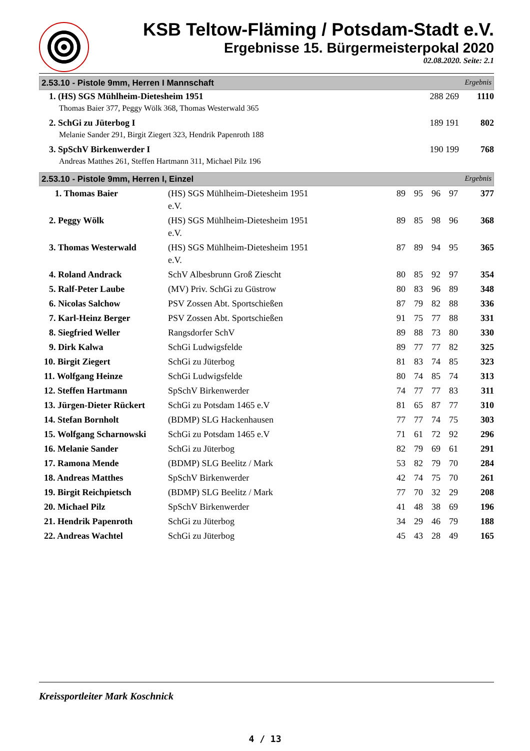KSB Teltow-Fläming / Potsdam-Stadt e.V.
Ergebnisse 15. Bürgermeisterpokal 2020
02.08.2020. Seite: 2.1
2.53.10 - Pistole 9mm, Herren I Mannschaft Ergebnis
| 1. (HS) SGS Mühlheim-Dietesheim 1951 | 288 269 | 1110 |
| Thomas Baier 377, Peggy Wölk 368, Thomas Westerwald 365 | | |
| 2. SchGi zu Jüterbog I | 189 191 | 802 |
| Melanie Sander 291, Birgit Ziegert 323, Hendrik Papenroth 188 | | |
| 3. SpSchV Birkenwerder I | 190 199 | 768 |
| Andreas Matthes 261, Steffen Hartmann 311, Michael Pilz 196 | | |
2.53.10 - Pistole 9mm, Herren I, Einzel Ergebnis
| 1. Thomas Baier | (HS) SGS Mühlheim-Dietesheim 1951 e.V. | 89 | 95 | 96 | 97 | 377 |
| 2. Peggy Wölk | (HS) SGS Mühlheim-Dietesheim 1951 e.V. | 89 | 85 | 98 | 96 | 368 |
| 3. Thomas Westerwald | (HS) SGS Mühlheim-Dietesheim 1951 e.V. | 87 | 89 | 94 | 95 | 365 |
| 4. Roland Andrack | SchV Albesbrunn Groß Ziescht | 80 | 85 | 92 | 97 | 354 |
| 5. Ralf-Peter Laube | (MV) Priv. SchGi zu Güstrow | 80 | 83 | 96 | 89 | 348 |
| 6. Nicolas Salchow | PSV Zossen Abt. Sportschießen | 87 | 79 | 82 | 88 | 336 |
| 7. Karl-Heinz Berger | PSV Zossen Abt. Sportschießen | 91 | 75 | 77 | 88 | 331 |
| 8. Siegfried Weller | Rangsdorfer SchV | 89 | 88 | 73 | 80 | 330 |
| 9. Dirk Kalwa | SchGi Ludwigsfelde | 89 | 77 | 77 | 82 | 325 |
| 10. Birgit Ziegert | SchGi zu Jüterbog | 81 | 83 | 74 | 85 | 323 |
| 11. Wolfgang Heinze | SchGi Ludwigsfelde | 80 | 74 | 85 | 74 | 313 |
| 12. Steffen Hartmann | SpSchV Birkenwerder | 74 | 77 | 77 | 83 | 311 |
| 13. Jürgen-Dieter Rückert | SchGi zu Potsdam 1465 e.V | 81 | 65 | 87 | 77 | 310 |
| 14. Stefan Bornholt | (BDMP) SLG Hackenhausen | 77 | 77 | 74 | 75 | 303 |
| 15. Wolfgang Scharnowski | SchGi zu Potsdam 1465 e.V | 71 | 61 | 72 | 92 | 296 |
| 16. Melanie Sander | SchGi zu Jüterbog | 82 | 79 | 69 | 61 | 291 |
| 17. Ramona Mende | (BDMP) SLG Beelitz / Mark | 53 | 82 | 79 | 70 | 284 |
| 18. Andreas Matthes | SpSchV Birkenwerder | 42 | 74 | 75 | 70 | 261 |
| 19. Birgit Reichpietsch | (BDMP) SLG Beelitz / Mark | 77 | 70 | 32 | 29 | 208 |
| 20. Michael Pilz | SpSchV Birkenwerder | 41 | 48 | 38 | 69 | 196 |
| 21. Hendrik Papenroth | SchGi zu Jüterbog | 34 | 29 | 46 | 79 | 188 |
| 22. Andreas Wachtel | SchGi zu Jüterbog | 45 | 43 | 28 | 49 | 165 |
Kreissportleiter Mark Koschnick
4 / 13